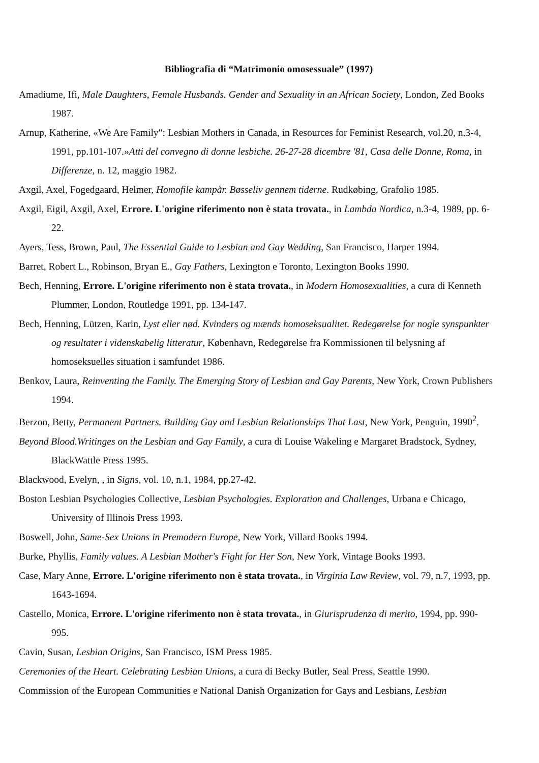Bibliografia di “Matrimonio omosessuale” (1997)
Amadiume, Ifi, Male Daughters, Female Husbands. Gender and Sexuality in an African Society, London, Zed Books 1987.
Arnup, Katherine, «We Are Family": Lesbian Mothers in Canada, in Resources for Feminist Research, vol.20, n.3-4, 1991, pp.101-107.»Atti del convegno di donne lesbiche. 26-27-28 dicembre '81, Casa delle Donne, Roma, in Differenze, n. 12, maggio 1982.
Axgil, Axel, Fogedgaard, Helmer, Homofile kampår. Bøsseliv gennem tiderne. Rudkøbing, Grafolio 1985.
Axgil, Eigil, Axgil, Axel, Errore. L'origine riferimento non è stata trovata., in Lambda Nordica, n.3-4, 1989, pp. 6-22.
Ayers, Tess, Brown, Paul, The Essential Guide to Lesbian and Gay Wedding, San Francisco, Harper 1994.
Barret, Robert L., Robinson, Bryan E., Gay Fathers, Lexington e Toronto, Lexington Books 1990.
Bech, Henning, Errore. L'origine riferimento non è stata trovata., in Modern Homosexualities, a cura di Kenneth Plummer, London, Routledge 1991, pp. 134-147.
Bech, Henning, Lützen, Karin, Lyst eller nød. Kvinders og mænds homoseksualitet. Redegørelse for nogle synspunkter og resultater i videnskabelig litteratur, København, Redegørelse fra Kommissionen til belysning af homoseksuelles situation i samfundet 1986.
Benkov, Laura, Reinventing the Family. The Emerging Story of Lesbian and Gay Parents, New York, Crown Publishers 1994.
Berzon, Betty, Permanent Partners. Building Gay and Lesbian Relationships That Last, New York, Penguin, 1990<sup>2</sup>.
Beyond Blood.Writinges on the Lesbian and Gay Family, a cura di Louise Wakeling e Margaret Bradstock, Sydney, BlackWattle Press 1995.
Blackwood, Evelyn, , in Signs, vol. 10, n.1, 1984, pp.27-42.
Boston Lesbian Psychologies Collective, Lesbian Psychologies. Exploration and Challenges, Urbana e Chicago, University of Illinois Press 1993.
Boswell, John, Same-Sex Unions in Premodern Europe, New York, Villard Books 1994.
Burke, Phyllis, Family values. A Lesbian Mother's Fight for Her Son, New York, Vintage Books 1993.
Case, Mary Anne, Errore. L'origine riferimento non è stata trovata., in Virginia Law Review, vol. 79, n.7, 1993, pp. 1643-1694.
Castello, Monica, Errore. L'origine riferimento non è stata trovata., in Giurisprudenza di merito, 1994, pp. 990-995.
Cavin, Susan, Lesbian Origins, San Francisco, ISM Press 1985.
Ceremonies of the Heart. Celebrating Lesbian Unions, a cura di Becky Butler, Seal Press, Seattle 1990.
Commission of the European Communities e National Danish Organization for Gays and Lesbians, Lesbian